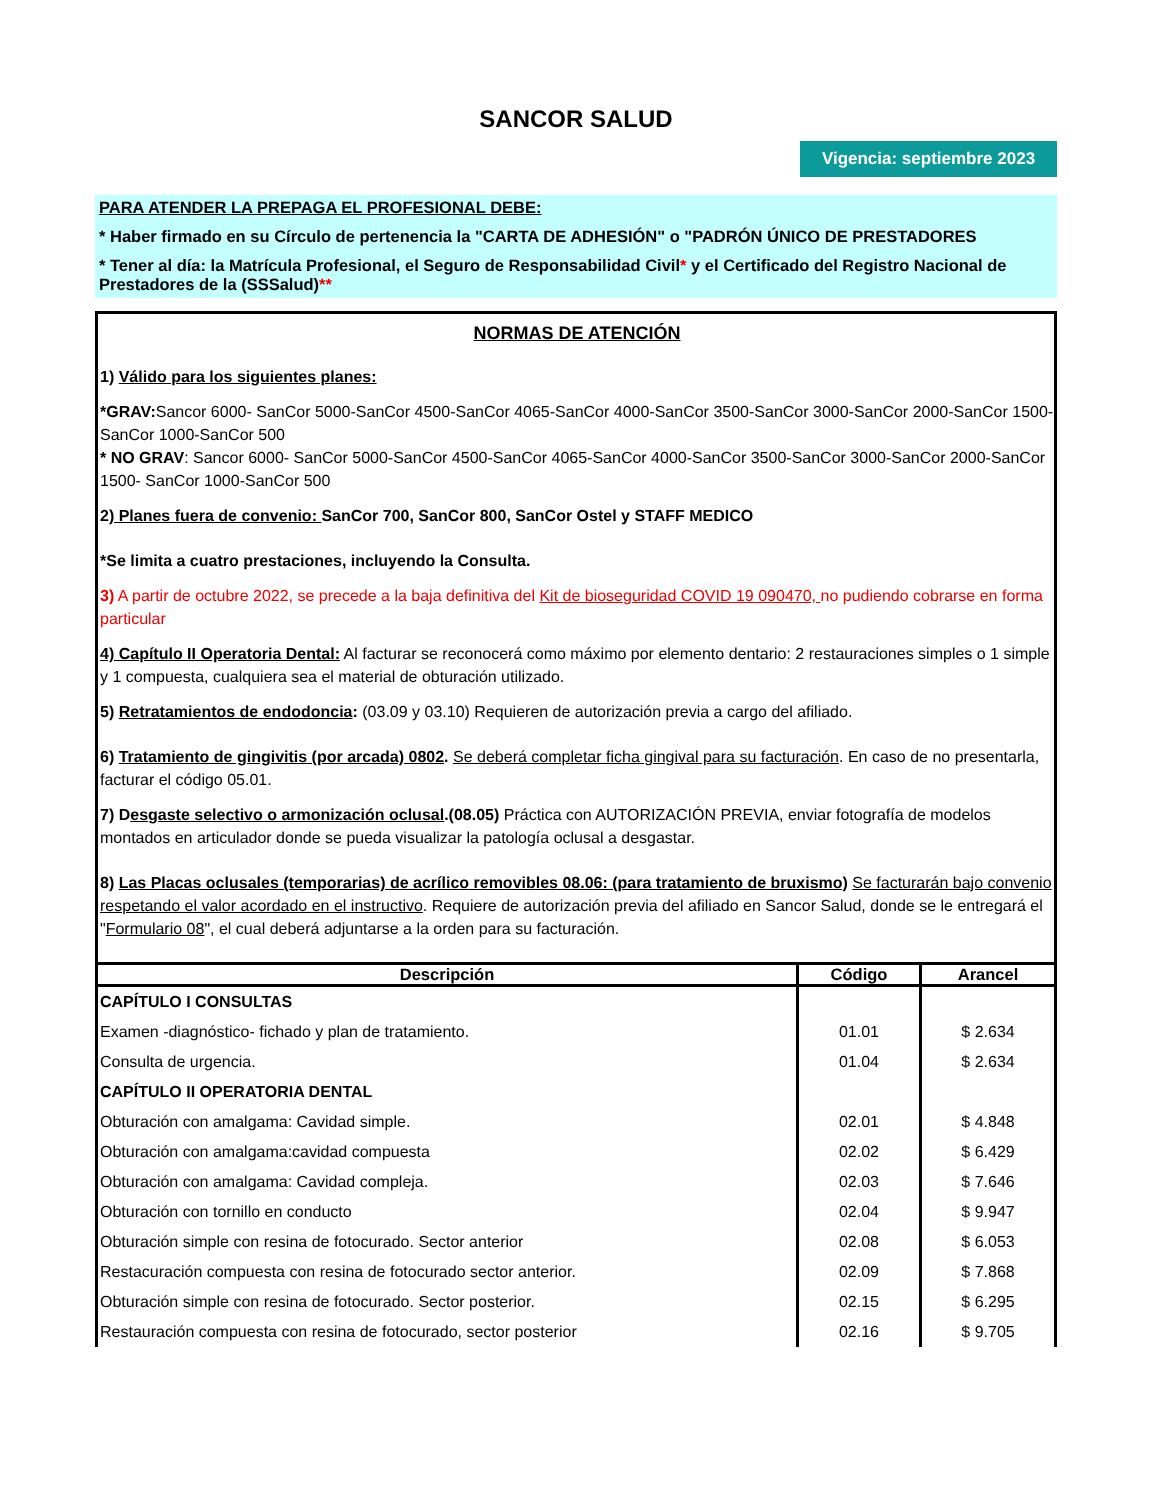SANCOR SALUD
Vigencia: septiembre 2023
PARA ATENDER LA PREPAGA EL PROFESIONAL DEBE:
* Haber firmado en su Círculo de pertenencia la "CARTA DE ADHESIÓN" o "PADRÓN ÚNICO DE PRESTADORES
* Tener al día: la Matrícula Profesional, el Seguro de Responsabilidad Civil* y el Certificado del Registro Nacional de Prestadores de la (SSSalud)**
NORMAS DE ATENCIÓN
1) Válido para los siguientes planes:
*GRAV: Sancor 6000- SanCor 5000-SanCor 4500-SanCor 4065-SanCor 4000-SanCor 3500-SanCor 3000-SanCor 2000-SanCor 1500- SanCor 1000-SanCor 500
* NO GRAV: Sancor 6000- SanCor 5000-SanCor 4500-SanCor 4065-SanCor 4000-SanCor 3500-SanCor 3000-SanCor 2000-SanCor 1500- SanCor 1000-SanCor 500
2) Planes fuera de convenio: SanCor 700, SanCor 800, SanCor Ostel y STAFF MEDICO
*Se limita a cuatro prestaciones, incluyendo la Consulta.
3) A partir de octubre 2022, se precede a la baja definitiva del Kit de bioseguridad COVID 19 090470, no pudiendo cobrarse en forma particular
4) Capítulo II Operatoria Dental: Al facturar se reconocerá como máximo por elemento dentario: 2 restauraciones simples o 1 simple y 1 compuesta, cualquiera sea el material de obturación utilizado.
5) Retratamientos de endodoncia: (03.09 y 03.10) Requieren de autorización previa a cargo del afiliado.
6) Tratamiento de gingivitis (por arcada) 0802. Se deberá completar ficha gingival para su facturación. En caso de no presentarla, facturar el código 05.01.
7) Desgaste selectivo o armonización oclusal.(08.05) Práctica con AUTORIZACIÓN PREVIA, enviar fotografía de modelos montados en articulador donde se pueda visualizar la patología oclusal a desgastar.
8) Las Placas oclusales (temporarias) de acrílico removibles 08.06: (para tratamiento de bruxismo) Se facturarán bajo convenio respetando el valor acordado en el instructivo. Requiere de autorización previa del afiliado en Sancor Salud, donde se le entregará el "Formulario 08", el cual deberá adjuntarse a la orden para su facturación.
| Descripción | Código | Arancel |
| --- | --- | --- |
| CAPÍTULO I CONSULTAS | | |
| Examen -diagnóstico- fichado y plan de tratamiento. | 01.01 | $ 2.634 |
| Consulta de urgencia. | 01.04 | $ 2.634 |
| CAPÍTULO II OPERATORIA DENTAL | | |
| Obturación con amalgama: Cavidad simple. | 02.01 | $ 4.848 |
| Obturación con amalgama:cavidad compuesta | 02.02 | $ 6.429 |
| Obturación con amalgama: Cavidad compleja. | 02.03 | $ 7.646 |
| Obturación con tornillo en conducto | 02.04 | $ 9.947 |
| Obturación simple con resina de fotocurado. Sector anterior | 02.08 | $ 6.053 |
| Restacuración compuesta con resina de fotocurado sector anterior. | 02.09 | $ 7.868 |
| Obturación simple con resina de fotocurado. Sector posterior. | 02.15 | $ 6.295 |
| Restauración compuesta con resina de fotocurado, sector posterior | 02.16 | $ 9.705 |